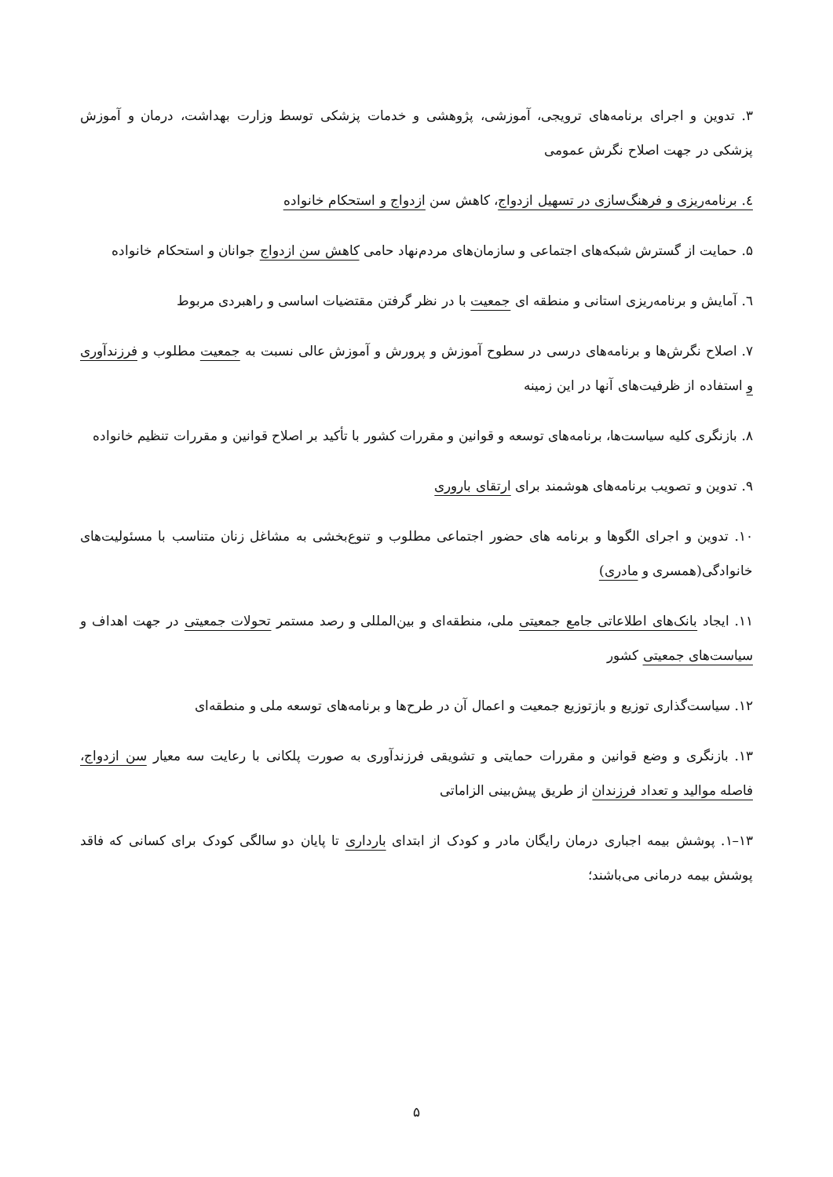۳. تدوین و اجرای برنامه‌های ترویجی، آموزشی، پژوهشی و خدمات پزشکی توسط وزارت بهداشت، درمان و آموزش پزشکی در جهت اصلاح نگرش عمومی
٤. برنامه‌ریزی و فرهنگ‌سازی در تسهیل ازدواج، کاهش سن ازدواج و استحکام خانواده
۵. حمایت از گسترش شبکه‌های اجتماعی و سازمان‌های مردم‌نهاد حامی کاهش سن ازدواج جوانان و استحکام خانواده
٦. آمایش و برنامه‌ریزی استانی و منطقه ای جمعیت با در نظر گرفتن مقتضیات اساسی و راهبردی مربوط
۷. اصلاح نگرش‌ها و برنامه‌های درسی در سطوح آموزش و پرورش و آموزش عالی نسبت به جمعیت مطلوب و فرزندآوری و استفاده از ظرفیت‌های آنها در این زمینه
۸. بازنگری کلیه سیاست‌ها، برنامه‌های توسعه و قوانین و مقررات کشور با تأکید بر اصلاح قوانین و مقررات تنظیم خانواده
۹. تدوین و تصویب برنامه‌های هوشمند برای ارتقای باروری
۱۰. تدوین و اجرای الگوها و برنامه های حضور اجتماعی مطلوب و تنوع‌بخشی به مشاغل زنان متناسب با مسئولیت‌های خانوادگی(همسری و مادری)
۱۱. ایجاد بانک‌های اطلاعاتی جامع جمعیتی ملی، منطقه‌ای و بین‌المللی و رصد مستمر تحولات جمعیتی در جهت اهداف و سیاست‌های جمعیتی کشور
۱۲. سیاست‌گذاری توزیع و بازتوزیع جمعیت و اعمال آن در طرح‌ها و برنامه‌های توسعه ملی و منطقه‌ای
۱۳. بازنگری و وضع قوانین و مقررات حمایتی و تشویقی فرزندآوری به صورت پلکانی با رعایت سه معیار سن ازدواج، فاصله موالید و تعداد فرزندان از طریق پیش‌بینی الزاماتی
۱۳–۱. پوشش بیمه اجباری درمان رایگان مادر و کودک از ابتدای بارداری تا پایان دو سالگی کودک برای کسانی که فاقد پوشش بیمه درمانی می‌باشند؛
۵